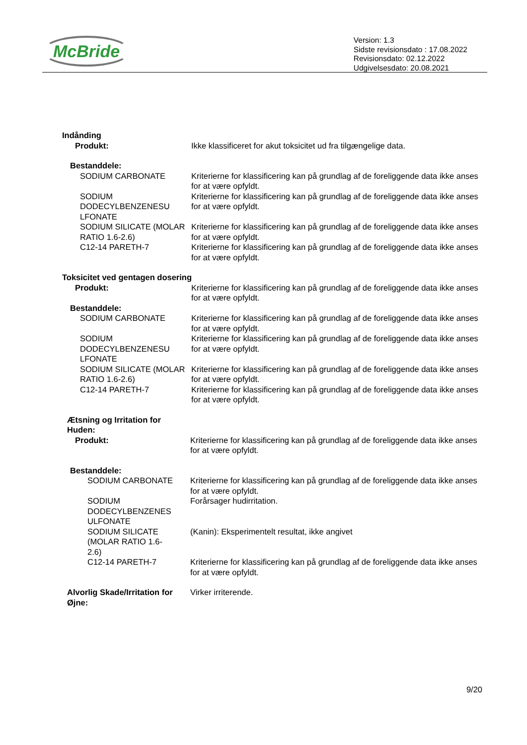McBride
Version: 1.3
Sidste revisionsdato : 17.08.2022
Revisionsdato: 02.12.2022
Udgivelsesdato: 20.08.2021
Indånding
Produkt: Ikke klassificeret for akut toksicitet ud fra tilgængelige data.
Bestanddele:
SODIUM CARBONATE Kriterierne for klassificering kan på grundlag af de foreliggende data ikke anses for at være opfyldt.
SODIUM DODECYLBENZENESU LFONATE
Kriterierne for klassificering kan på grundlag af de foreliggende data ikke anses for at være opfyldt.
SODIUM SILICATE (MOLAR RATIO 1.6-2.6)
Kriterierne for klassificering kan på grundlag af de foreliggende data ikke anses for at være opfyldt.
C12-14 PARETH-7 Kriterierne for klassificering kan på grundlag af de foreliggende data ikke anses for at være opfyldt.
Toksicitet ved gentagen dosering
Produkt: Kriterierne for klassificering kan på grundlag af de foreliggende data ikke anses for at være opfyldt.
Bestanddele:
SODIUM CARBONATE Kriterierne for klassificering kan på grundlag af de foreliggende data ikke anses for at være opfyldt.
SODIUM DODECYLBENZENESU LFONATE
Kriterierne for klassificering kan på grundlag af de foreliggende data ikke anses for at være opfyldt.
SODIUM SILICATE (MOLAR RATIO 1.6-2.6)
Kriterierne for klassificering kan på grundlag af de foreliggende data ikke anses for at være opfyldt.
C12-14 PARETH-7 Kriterierne for klassificering kan på grundlag af de foreliggende data ikke anses for at være opfyldt.
Ætsning og Irritation for Huden:
Produkt: Kriterierne for klassificering kan på grundlag af de foreliggende data ikke anses for at være opfyldt.
Bestanddele:
SODIUM CARBONATE Kriterierne for klassificering kan på grundlag af de foreliggende data ikke anses for at være opfyldt.
SODIUM DODECYLBENZENES ULFONATE
Forårsager hudirritation.
SODIUM SILICATE (MOLAR RATIO 1.6-2.6)
(Kanin): Eksperimentelt resultat, ikke angivet
C12-14 PARETH-7 Kriterierne for klassificering kan på grundlag af de foreliggende data ikke anses for at være opfyldt.
Alvorlig Skade/Irritation for Øjne:
Virker irriterende.
9/20